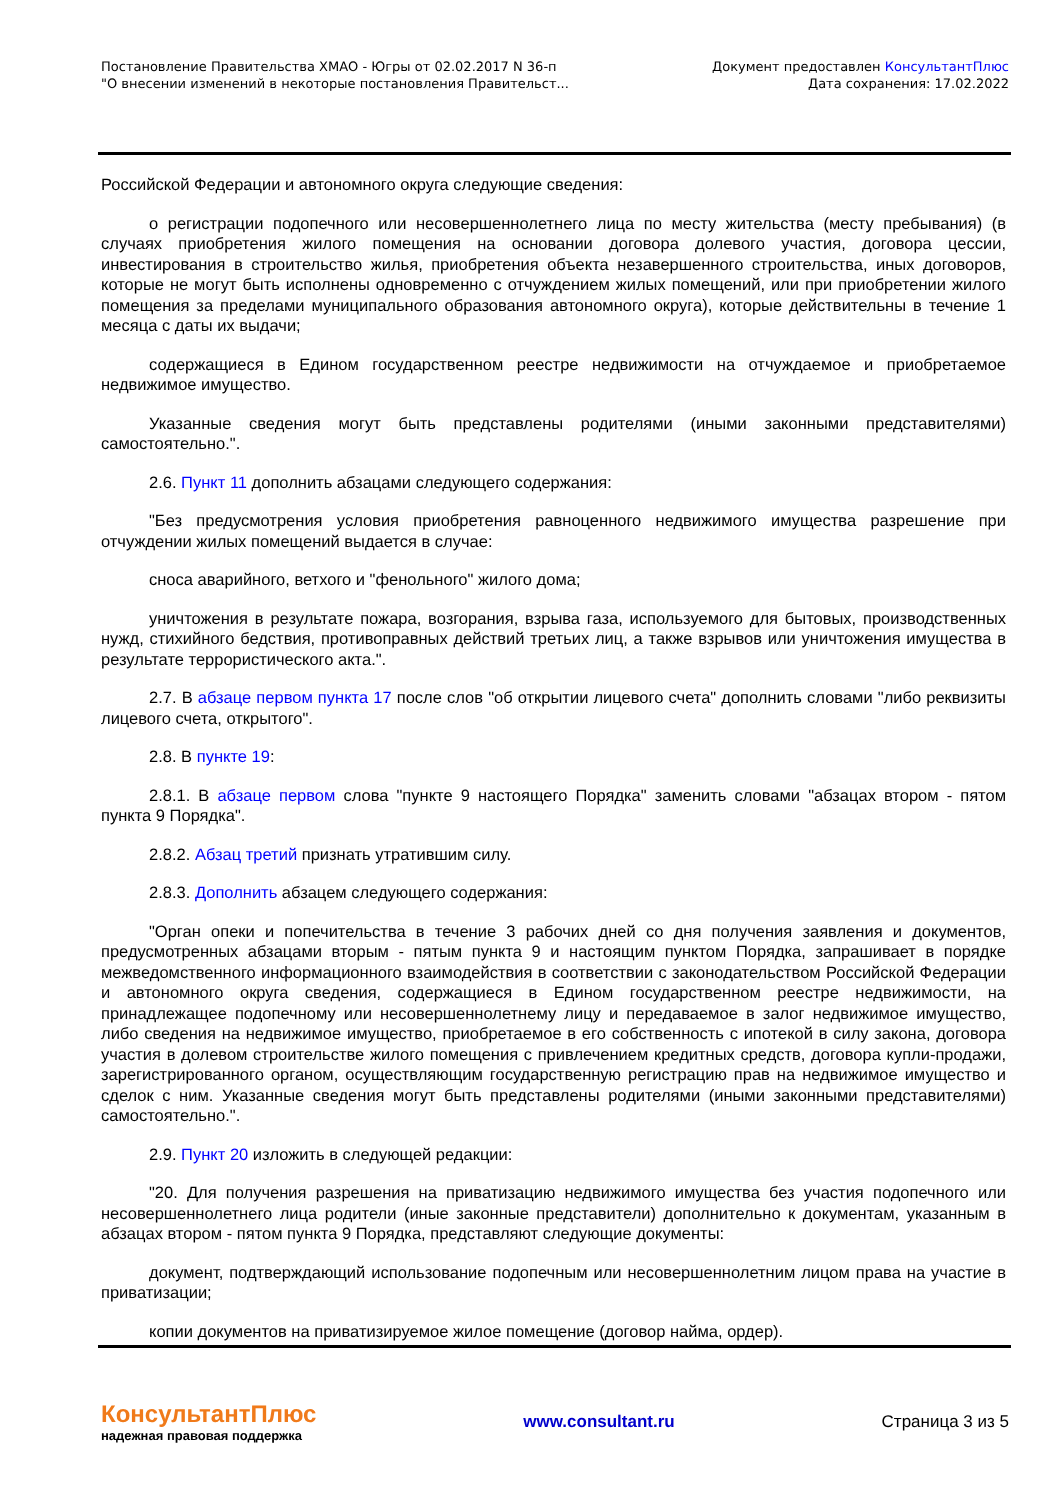Постановление Правительства ХМАО - Югры от 02.02.2017 N 36-п
"О внесении изменений в некоторые постановления Правительст...
Документ предоставлен КонсультантПлюс
Дата сохранения: 17.02.2022
Российской Федерации и автономного округа следующие сведения:
о регистрации подопечного или несовершеннолетнего лица по месту жительства (месту пребывания) (в случаях приобретения жилого помещения на основании договора долевого участия, договора цессии, инвестирования в строительство жилья, приобретения объекта незавершенного строительства, иных договоров, которые не могут быть исполнены одновременно с отчуждением жилых помещений, или при приобретении жилого помещения за пределами муниципального образования автономного округа), которые действительны в течение 1 месяца с даты их выдачи;
содержащиеся в Едином государственном реестре недвижимости на отчуждаемое и приобретаемое недвижимое имущество.
Указанные сведения могут быть представлены родителями (иными законными представителями) самостоятельно.".
2.6. Пункт 11 дополнить абзацами следующего содержания:
"Без предусмотрения условия приобретения равноценного недвижимого имущества разрешение при отчуждении жилых помещений выдается в случае:
сноса аварийного, ветхого и "фенольного" жилого дома;
уничтожения в результате пожара, возгорания, взрыва газа, используемого для бытовых, производственных нужд, стихийного бедствия, противоправных действий третьих лиц, а также взрывов или уничтожения имущества в результате террористического акта.".
2.7. В абзаце первом пункта 17 после слов "об открытии лицевого счета" дополнить словами "либо реквизиты лицевого счета, открытого".
2.8. В пункте 19:
2.8.1. В абзаце первом слова "пункте 9 настоящего Порядка" заменить словами "абзацах втором - пятом пункта 9 Порядка".
2.8.2. Абзац третий признать утратившим силу.
2.8.3. Дополнить абзацем следующего содержания:
"Орган опеки и попечительства в течение 3 рабочих дней со дня получения заявления и документов, предусмотренных абзацами вторым - пятым пункта 9 и настоящим пунктом Порядка, запрашивает в порядке межведомственного информационного взаимодействия в соответствии с законодательством Российской Федерации и автономного округа сведения, содержащиеся в Едином государственном реестре недвижимости, на принадлежащее подопечному или несовершеннолетнему лицу и передаваемое в залог недвижимое имущество, либо сведения на недвижимое имущество, приобретаемое в его собственность с ипотекой в силу закона, договора участия в долевом строительстве жилого помещения с привлечением кредитных средств, договора купли-продажи, зарегистрированного органом, осуществляющим государственную регистрацию прав на недвижимое имущество и сделок с ним. Указанные сведения могут быть представлены родителями (иными законными представителями) самостоятельно.".
2.9. Пункт 20 изложить в следующей редакции:
"20. Для получения разрешения на приватизацию недвижимого имущества без участия подопечного или несовершеннолетнего лица родители (иные законные представители) дополнительно к документам, указанным в абзацах втором - пятом пункта 9 Порядка, представляют следующие документы:
документ, подтверждающий использование подопечным или несовершеннолетним лицом права на участие в приватизации;
копии документов на приватизируемое жилое помещение (договор найма, ордер).
КонсультантПлюс
надежная правовая поддержка
www.consultant.ru Страница 3 из 5